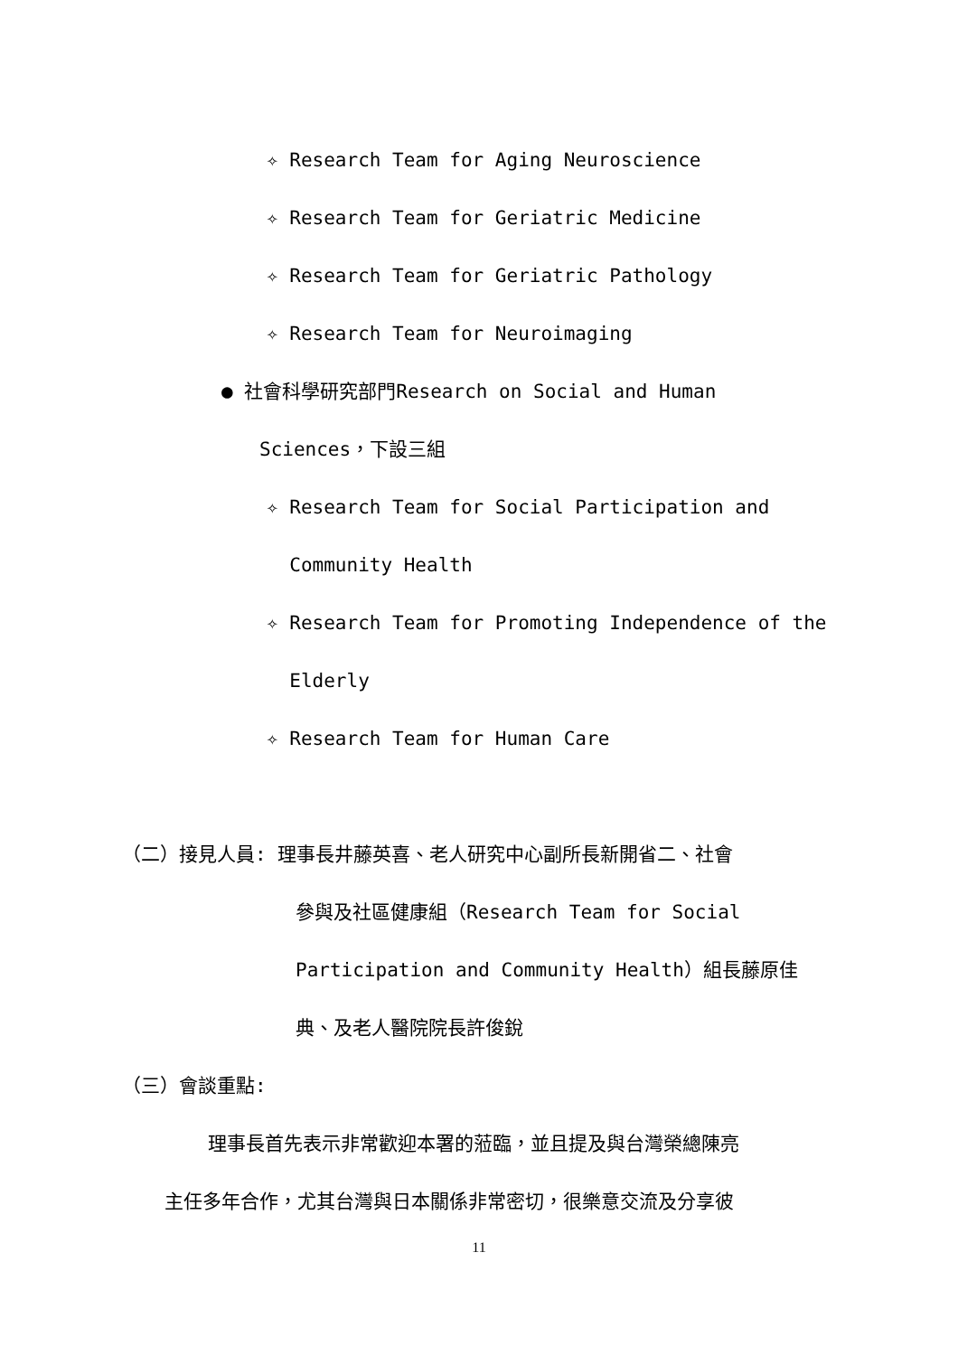✧ Research Team for Aging Neuroscience
✧ Research Team for Geriatric Medicine
✧ Research Team for Geriatric Pathology
✧ Research Team for Neuroimaging
● 社會科學研究部門Research on Social and Human
Sciences，下設三組
✧ Research Team for Social Participation and
Community Health
✧ Research Team for Promoting Independence of the
Elderly
✧ Research Team for Human Care
（二）接見人員: 理事長井藤英喜、老人研究中心副所長新開省二、社會
參與及社區健康組（Research Team for Social
Participation and Community Health）組長藤原佳
典、及老人醫院院長許俊銳
（三）會談重點:
理事長首先表示非常歡迎本署的蒞臨，並且提及與台灣榮總陳亮
主任多年合作，尤其台灣與日本關係非常密切，很樂意交流及分享彼
11